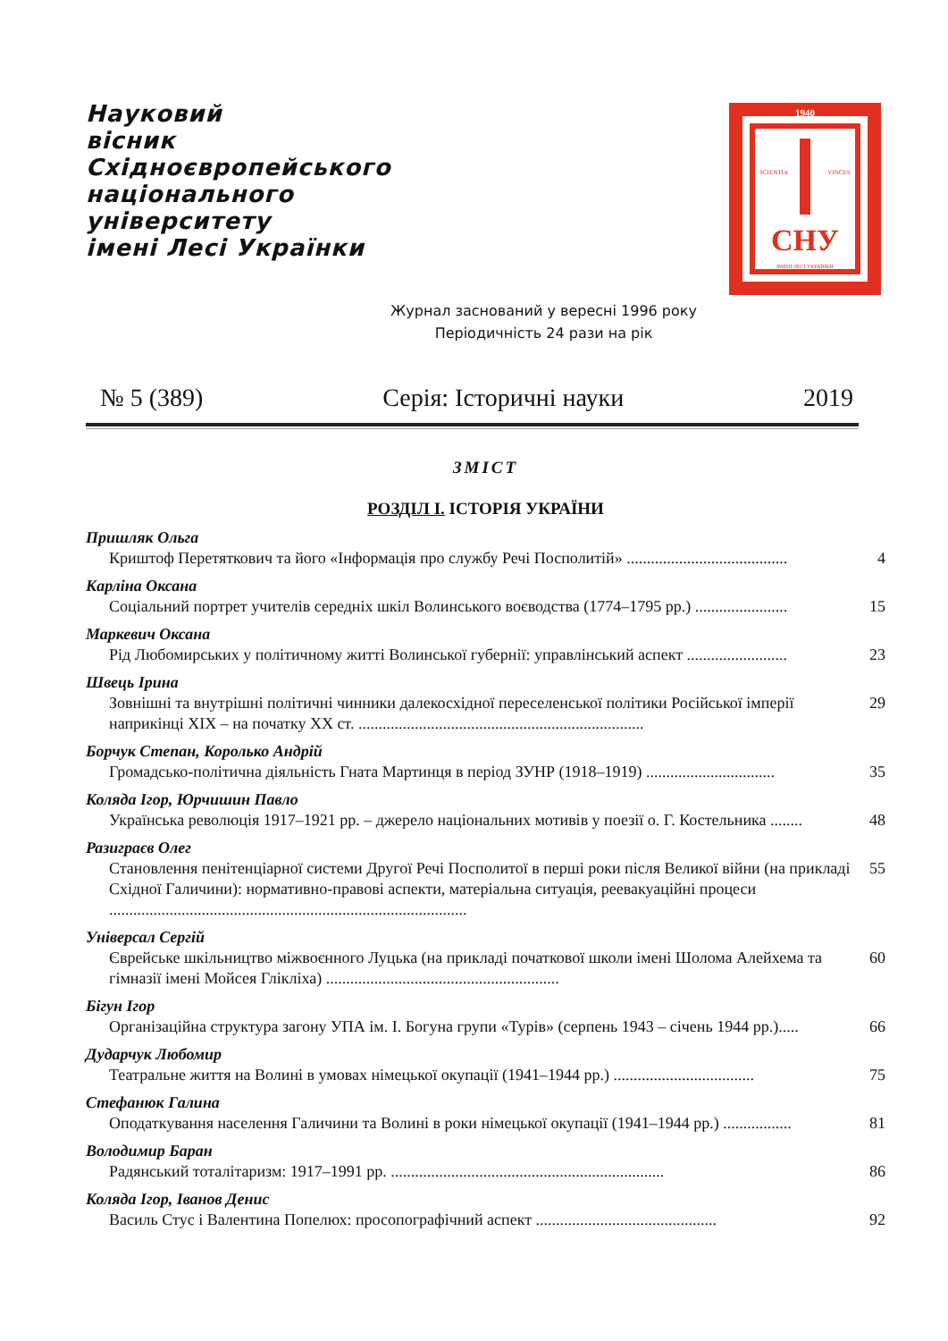Науковий
вісник
Східноєвропейського
національного
університету
імені Лесі Українки
1940
SCIENTIA
VINCES
СНУ
ІМЕНІ ЛЕСІ УКРАЇНКИ
Журнал заснований у вересні 1996 року
Періодичність 24 рази на рік
№ 5 (389) Серія: Історичні науки 2019
ЗМІСТ
РОЗДІЛ І. ІСТОРІЯ УКРАЇНИ
Пришляк Ольга
Криштоф Перетяткович та його «Інформація про службу Речі Посполитій» ........................................ 4
Карліна Оксана
Соціальний портрет учителів середніх шкіл Волинського воєводства (1774–1795 рр.) ....................... 15
Маркевич Оксана
Рід Любомирських у політичному житті Волинської губернії: управлінський аспект ......................... 23
Швець Ірина
Зовнішні та внутрішні політичні чинники далекосхідної переселенської політики Російської імперії наприкінці ХІХ – на початку ХХ ст. ....................................................................... 29
Борчук Степан, Королько Андрій
Громадсько-політична діяльність Гната Мартинця в період ЗУНР (1918–1919) ................................ 35
Коляда Ігор, Юрчишин Павло
Українська революція 1917–1921 рр. – джерело національних мотивів у поезії о. Г. Костельника ........ 48
Разиграєв Олег
Становлення пенітенціарної системи Другої Речі Посполитої в перші роки після Великої війни (на прикладі Східної Галичини): нормативно-правові аспекти, матеріальна ситуація, реевакуаційні процеси ......................................................................................... 55
Універсал Сергій
Єврейське шкільництво міжвоєнного Луцька (на прикладі початкової школи імені Шолома Алейхема та гімназії імені Мойсея Глікліха) .......................................................... 60
Бігун Ігор
Організаційна структура загону УПА ім. І. Богуна групи «Турів» (серпень 1943 – січень 1944 рр.)..... 66
Дударчук Любомир
Театральне життя на Волині в умовах німецької окупації (1941–1944 рр.) ................................... 75
Стефанюк Галина
Оподаткування населення Галичини та Волині в роки німецької окупації (1941–1944 рр.) ................. 81
Володимир Баран
Радянський тоталітаризм: 1917–1991 рр. .................................................................... 86
Коляда Ігор, Іванов Денис
Василь Стус і Валентина Попелюх: просопографічний аспект ............................................. 92